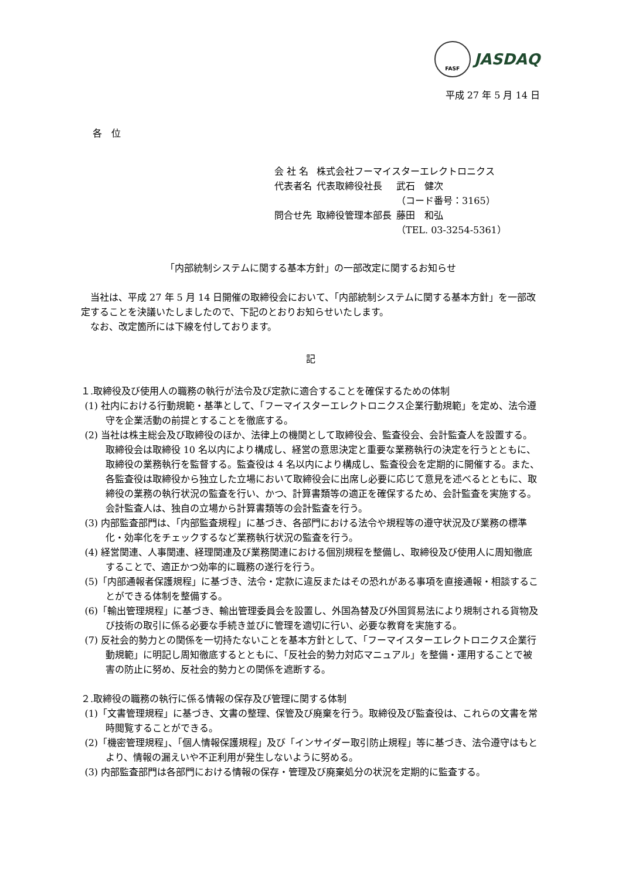FASF JASDAQ
平成 27 年 5 月 14 日
各　位
| 会 社 名 | 株式会社フーマイスターエレクトロニクス | |
| 代表者名 | 代表取締役社長 | 武石 健次 |
| | | （コード番号：3165） |
| 問合せ先 | 取締役管理本部長 | 藤田 和弘 |
| | | （TEL. 03-3254-5361） |
「内部統制システムに関する基本方針」の一部改定に関するお知らせ
当社は、平成 27 年 5 月 14 日開催の取締役会において、「内部統制システムに関する基本方針」を一部改定することを決議いたしましたので、下記のとおりお知らせいたします。
なお、改定箇所には下線を付しております。
記
１.取締役及び使用人の職務の執行が法令及び定款に適合することを確保するための体制
(1) 社内における行動規範・基準として、「フーマイスターエレクトロニクス企業行動規範」を定め、法令遵守を企業活動の前提とすることを徹底する。
(2) 当社は株主総会及び取締役のほか、法律上の機関として取締役会、監査役会、会計監査人を設置する。取締役会は取締役 10 名以内により構成し、経営の意思決定と重要な業務執行の決定を行うとともに、取締役の業務執行を監督する。監査役は 4 名以内により構成し、監査役会を定期的に開催する。また、各監査役は取締役から独立した立場において取締役会に出席し必要に応じて意見を述べるとともに、取締役の業務の執行状況の監査を行い、かつ、計算書類等の適正を確保するため、会計監査を実施する。会計監査人は、独自の立場から計算書類等の会計監査を行う。
(3) 内部監査部門は、「内部監査規程」に基づき、各部門における法令や規程等の遵守状況及び業務の標準化・効率化をチェックするなど業務執行状況の監査を行う。
(4) 経営関連、人事関連、経理関連及び業務関連における個別規程を整備し、取締役及び使用人に周知徹底することで、適正かつ効率的に職務の遂行を行う。
(5)「内部通報者保護規程」に基づき、法令・定款に違反またはその恐れがある事項を直接通報・相談することができる体制を整備する。
(6)「輸出管理規程」に基づき、輸出管理委員会を設置し、外国為替及び外国貿易法により規制される貨物及び技術の取引に係る必要な手続き並びに管理を適切に行い、必要な教育を実施する。
(7) 反社会的勢力との関係を一切持たないことを基本方針として、「フーマイスターエレクトロニクス企業行動規範」に明記し周知徹底するとともに、「反社会的勢力対応マニュアル」を整備・運用することで被害の防止に努め、反社会的勢力との関係を遮断する。
２.取締役の職務の執行に係る情報の保存及び管理に関する体制
(1)「文書管理規程」に基づき、文書の整理、保管及び廃棄を行う。取締役及び監査役は、これらの文書を常時閲覧することができる。
(2)「機密管理規程」、「個人情報保護規程」及び「インサイダー取引防止規程」等に基づき、法令遵守はもとより、情報の漏えいや不正利用が発生しないように努める。
(3) 内部監査部門は各部門における情報の保存・管理及び廃棄処分の状況を定期的に監査する。